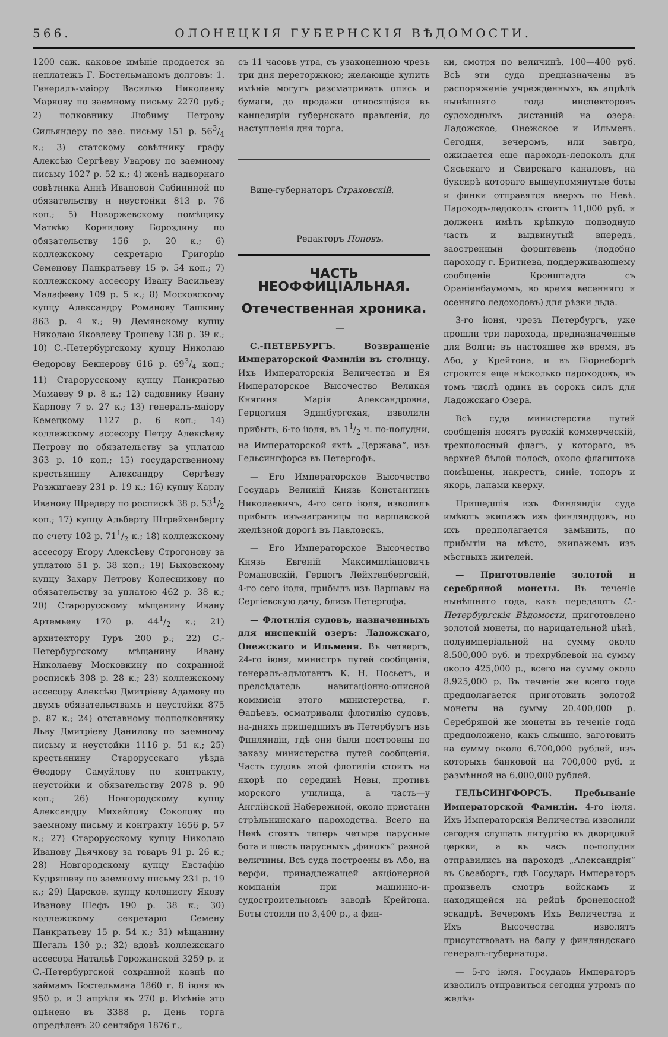566. ОЛОНЕЦКІЯ ГУБЕРНСКІЯ ВѢДОМОСТИ.
1200 саж. каковое имѣніе продается за неплатежъ Г. Бостельманомъ долговъ: 1. Генералъ-маіору Василью Николаеву Маркову по заемному письму 2270 руб.; 2) полковнику Любиму Петрову Сильяндеру по зае. письму 151 р. 563/4 к.; 3) статскому совѣтнику графу Алексѣю Сергѣеву Уварову по заемному письму 1027 р. 52 к.; 4) женѣ надворнаго совѣтника Аннѣ Ивановой Сабининой по обязательству и неустойки 813 р. 76 коп.; 5) Новоржевскому помѣщику Матвѣю Корнилову Бороздину по обязательству 156 р. 20 к.; 6) коллежскому секретарю Григорію Семенову Панкратьеву 15 р. 54 коп.; 7) коллежскому ассесору Ивану Васильеву Малафееву 109 р. 5 к.; 8) Московскому купцу Александру Романову Ташкину 863 р. 4 к.; 9) Демянскому купцу Николаю Яковлеву Трошеву 138 р. 39 к.; 10) С.-Петербургскому купцу Николаю Ѳедорову Бекнерову 616 р. 693/4 коп.; 11) Старорусскому купцу Панкратью Мамаеву 9 р. 8 к.; 12) садовнику Ивану Карпову 7 р. 27 к.; 13) генералъ-маіору Кемецкому 1127 р. 6 коп.; 14) коллежскому ассесору Петру Алексѣеву Петрову по обязательству за уплатою 363 р. 10 коп.; 15) государственному крестьянину Александру Сергѣеву Разжигаеву 231 р. 19 к.; 16) купцу Карлу Иванову Шредеру по роспискѣ 38 р. 531/2 коп.; 17) купцу Альберту Штрейхенбергу по счету 102 р. 711/2 к.; 18) коллежскому ассесору Егору Алексѣеву Строгонову за уплатою 51 р. 38 коп.; 19) Быховскому купцу Захару Петрову Колесникову по обязательству за уплатою 462 р. 38 к.; 20) Старорусскому мѣщанину Ивану Артемьеву 170 р. 441/2 к.; 21) архитектору Туръ 200 р.; 22) С.-Петербургскому мѣщанину Ивану Николаеву Московкину по сохранной роспискѣ 308 р. 28 к.; 23) коллежскому ассесору Алексѣю Дмитріеву Адамову по двумъ обязательствамъ и неустойки 875 р. 87 к.; 24) отставному подполковнику Льву Дмитріеву Данилову по заемному письму и неустойки 1116 р. 51 к.; 25) крестьянину Старорусскаго уѣзда Ѳеодору Самуйлову по контракту, неустойки и обязательству 2078 р. 90 коп.; 26) Новгородскому купцу Александру Михайлову Соколову по заемному письму и контракту 1656 р. 57 к.; 27) Старорусскому купцу Николаю Иванову Дьячкову за товаръ 91 р. 26 к.; 28) Новгородскому купцу Евстафію Кудряшеву по заемному письму 231 р. 19 к.; 29) Царское. купцу колонисту Якову Иванову Шефъ 190 р. 38 к.; 30) коллежскому секретарю Семену Панкратьеву 15 р. 54 к.; 31) мѣщанину Шегаль 130 р.; 32) вдовѣ коллежскаго ассесора Натальѣ Горожанской 3259 р. и С.-Петербургской сохранной казнѣ по займамъ Бостельмана 1860 г. 8 іюня въ 950 р. и 3 апрѣля въ 270 р. Имѣніе это оцѣнено въ 3388 р. День торга опредѣленъ 20 сентября 1876 г.,
съ 11 часовъ утра, съ узаконенною чрезъ три дня переторжкою; желающіе купить имѣніе могутъ разсматривать опись и бумаги, до продажи относящіяся въ канцеляріи губернскаго правленія, до наступленія дня торга.
Вице-губернаторъ Страховскій.
Редакторъ Поповъ.
ЧАСТЬ НЕОФФИЦІАЛЬНАЯ.
Отечественная хроника.
—
С.-ПЕТЕРБУРГЪ. Возвращеніе Императорской Фамиліи въ столицу. Ихъ Императорскія Величества и Ея Императорское Высочество Великая Княгиня Марія Александровна, Герцогиня Эдинбургская, изволили прибыть, 6-го іюля, въ 11/2 ч. по-полудни, на Императорской яхтѣ „Держава“, изъ Гельсингфорса въ Петергофъ.
— Его Императорское Высочество Государь Великій Князь Константинъ Николаевичъ, 4-го сего іюля, изволилъ прибыть изъ-заграницы по варшавской желѣзной дорогѣ въ Павловскъ.
— Его Императорское Высочество Князь Евгеній Максимиліановичъ Романовскій, Герцогъ Лейхтенбергскій, 4-го сего іюля, прибылъ изъ Варшавы на Сергіевскую дачу, близъ Петергофа.
— Флотилія судовъ, назначенныхъ для инспекцій озеръ: Ладожскаго, Онежскаго и Ильменя. Въ четвергъ, 24-го іюня, министръ путей сообщенія, генералъ-адъютантъ К. Н. Посьетъ, и предсѣдатель навигаціонно-описной коммисіи этого министерства, г. Ѳадѣевъ, осматривали флотилію судовъ, на-дняхъ пришедшихъ въ Петербургъ изъ Финляндіи, гдѣ они были построены по заказу министерства путей сообщенія. Часть судовъ этой флотиліи стоитъ на якорѣ по серединѣ Невы, противъ морского училища, а часть—у Англійской Набережной, около пристани стрѣльнинскаго пароходства. Всего на Невѣ стоятъ теперь четыре парусные бота и шесть парусныхъ „финокъ“ разной величины. Всѣ суда построены въ Або, на верфи, принадлежащей акціонерной компаніи при машинно-и-судостроительномъ заводѣ Крейтона. Боты стоили по 3,400 р., а фин-
ки, смотря по величинѣ, 100—400 руб. Всѣ эти суда предназначены въ распоряженіе учрежденныхъ, въ апрѣлѣ нынѣшняго года инспекторовъ судоходныхъ дистанцій на озера: Ладожское, Онежское и Ильмень. Сегодня, вечеромъ, или завтра, ожидается еще пароходъ-ледоколъ для Сясьскаго и Свирскаго каналовъ, на буксирѣ котораго вышеупомянутые боты и финки отправятся вверхъ по Невѣ. Пароходъ-ледоколъ стоитъ 11,000 руб. и долженъ имѣть крѣпкую подводную часть и выдвинутый впередъ, заостренный форштевень (подобно пароходу г. Бритнева, поддерживающему сообщеніе Кронштадта съ Ораніенбаумомъ, во время весенняго и осенняго ледоходовъ) для рѣзки льда.
3-го іюня, чрезъ Петербургъ, уже прошли три парохода, предназначенные для Волги; въ настоящее же время, въ Або, у Крейтона, и въ Біорнеборгѣ строются еще нѣсколько пароходовъ, въ томъ числѣ одинъ въ сорокъ силъ для Ладожскаго Озера.
Всѣ суда министерства путей сообщенія носятъ русскій коммерческій, трехполосный флагъ, у котораго, въ верхней бѣлой полосѣ, около флагштока помѣщены, накрестъ, синіе, топоръ и якорь, лапами кверху.
Пришедшія изъ Финляндіи суда имѣютъ экипажъ изъ финляндцовъ, но ихъ предполагается замѣнить, по прибытіи на мѣсто, экипажемъ изъ мѣстныхъ жителей.
— Приготовленіе золотой и серебряной монеты. Въ теченіе нынѣшняго года, какъ передаютъ С.-Петербургскія Вѣдомости, приготовлено золотой монеты, по нарицательной цѣнѣ, полуимперіальной на сумму около 8.500,000 руб. и трехрублевой на сумму около 425,000 р., всего на сумму около 8.925,000 р. Въ теченіе же всего года предполагается приготовить золотой монеты на сумму 20.400,000 р. Серебряной же монеты въ теченіе года предположено, какъ слышно, заготовить на сумму около 6.700,000 рублей, изъ которыхъ банковой на 700,000 руб. и размѣнной на 6.000,000 рублей.
ГЕЛЬСИНГФОРСЪ. Пребываніе Императорской Фамиліи. 4-го іюля. Ихъ Императорскія Величества изволили сегодня слушать литургію въ дворцовой церкви, а въ часъ по-полудни отправились на пароходѣ „Александрія“ въ Свеаборгъ, гдѣ Государь Императоръ произвелъ смотръ войскамъ и находящейся на рейдѣ броненосной эскадрѣ. Вечеромъ Ихъ Величества и Ихъ Высочества изволятъ присутствовать на балу у финляндскаго генералъ-губернатора.
— 5-го іюля. Государь Императоръ изволилъ отправиться сегодня утромъ по желѣз-